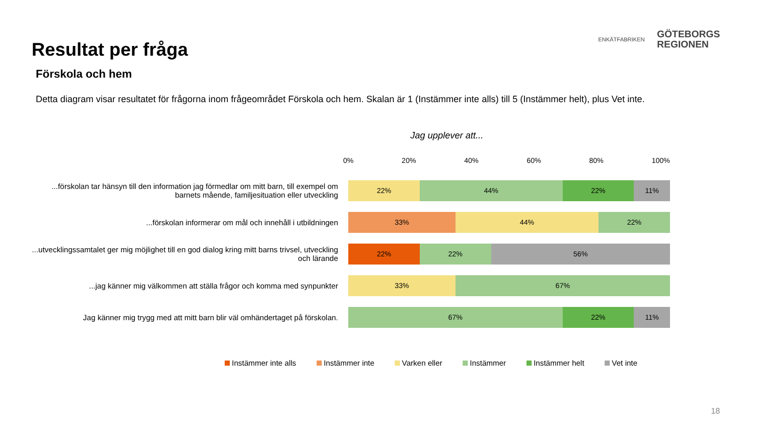Resultat per fråga
ENKÄTFABRIKEN
GÖTEBORGS
REGIONEN
Förskola och hem
Detta diagram visar resultatet för frågorna inom frågeområdet Förskola och hem. Skalan är 1 (Instämmer inte alls) till 5 (Instämmer helt), plus Vet inte.
Jag upplever att...
0% 20% 40% 60% 80% 100%
...förskolan tar hänsyn till den information jag förmedlar om mitt barn, till exempel om barnets mående, familjesituation eller utveckling
22% 44% 22% 11%
...förskolan informerar om mål och innehåll i utbildningen
33% 44% 22%
...utvecklingssamtalet ger mig möjlighet till en god dialog kring mitt barns trivsel, utveckling och lärande
22% 22% 56%
...jag känner mig välkommen att ställa frågor och komma med synpunkter
33% 67%
Jag känner mig trygg med att mitt barn blir väl omhändertaget på förskolan.
67% 22% 11%
Instämmer inte alls Instämmer inte Varken eller Instämmer Instämmer helt Vet inte
18